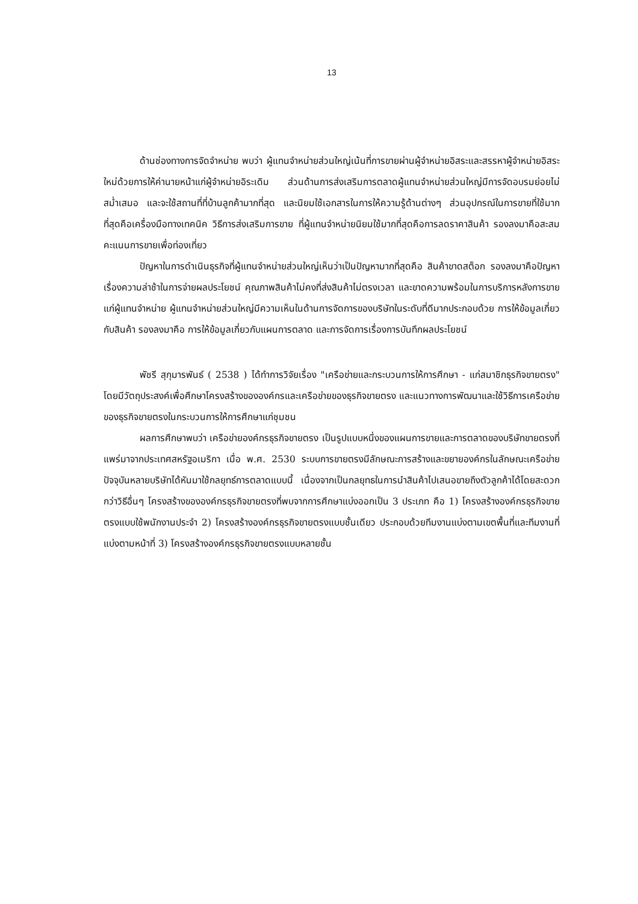13
ด้านช่องทางการจัดจำหน่าย พบว่า ผู้แทนจำหน่ายส่วนใหญ่เน้นที่การขายผ่านผู้จำหน่ายอิสระและสรรหาผู้จำหน่ายอิสระใหม่ด้วยการให้ค่านายหน้าแก่ผู้จำหน่ายอิระเดิม ส่วนด้านการส่งเสริมการตลาดผู้แทนจำหน่ายส่วนใหญ่มีการจัดอบรมย่อยไม่สม่ำเสมอ และจะใช้สถานที่ที่บ้านลูกค้ามากที่สุด และนิยมใช้เอกสารในการให้ความรู้ด้านต่างๆ ส่วนอุปกรณ์ในการขายที่ใช้มากที่สุดคือเครื่องมือทางเทคนิค วิธีการส่งเสริมการขาย ที่ผู้แทนจำหน่ายนิยมใช้มากที่สุดคือการลดราคาสินค้า รองลงมาคือสะสมคะแนนการขายเพื่อท่องเที่ยว
ปัญหาในการดำเนินธุรกิจที่ผู้แทนจำหน่ายส่วนใหญ่เห็นว่าเป็นปัญหามากที่สุดคือ สินค้าขาดสต็อก รองลงมาคือปัญหาเรื่องความล่าช้าในการจ่ายผลประโยชน์ คุณภาพสินค้าไม่คงที่ส่งสินค้าไม่ตรงเวลา และขาดความพร้อมในการบริการหลังการขายแก่ผู้แทนจำหน่าย ผู้แทนจำหน่ายส่วนใหญ่มีความเห็นในด้านการจัดการของบริษัทในระดับที่ดีมากประกอบด้วย การให้ข้อมูลเกี่ยวกับสินค้า รองลงมาคือ การให้ข้อมูลเกี่ยวกับแผนการตลาด และการจัดการเรื่องการบันทึกผลประโยชน์
พัชรี สุกุมารพันธ์ ( 2538 ) ได้ทำการวิจัยเรื่อง "เครือข่ายและกระบวนการให้การศึกษา - แก่สมาชิกธุรกิจขายตรง" โดยมีวัตถุประสงค์เพื่อศึกษาโครงสร้างขององค์กรและเครือข่ายของธุรกิจขายตรง และแนวทางการพัฒนาและใช้วิธีการเครือข่ายของธุรกิจขายตรงในกระบวนการให้การศึกษาแก่ชุมชน
ผลการศึกษาพบว่า เครือข่ายองค์กรธุรกิจขายตรง เป็นรูปแบบหนึ่งของแผนการขายและการตลาดของบริษัทขายตรงที่แพร่มาจากประเทศสหรัฐอเมริกา เมื่อ พ.ศ. 2530 ระบบการขายตรงมีลักษณะการสร้างและขยายองค์กรในลักษณะเครือข่าย ปัจจุบันหลายบริษัทได้หันมาใช้กลยุทธ์การตลาดแบบนี้ เนื่องจากเป็นกลยุทธในการนำสินค้าไปเสนอขายถึงตัวลูกค้าได้โดยสะดวกกว่าวิธีอื่นๆ โครงสร้างขององค์กรธุรกิจขายตรงที่พบจากการศึกษาแบ่งออกเป็น 3 ประเภท คือ 1) โครงสร้างองค์กรธุรกิจขายตรงแบบใช้พนักงานประจำ 2) โครงสร้างองค์กรธุรกิจขายตรงแบบชั้นเดียว ประกอบด้วยทีมงานแบ่งตามเขตพื้นที่และทีมงานที่แบ่งตามหน้าที่ 3) โครงสร้างองค์กรธุรกิจขายตรงแบบหลายชั้น